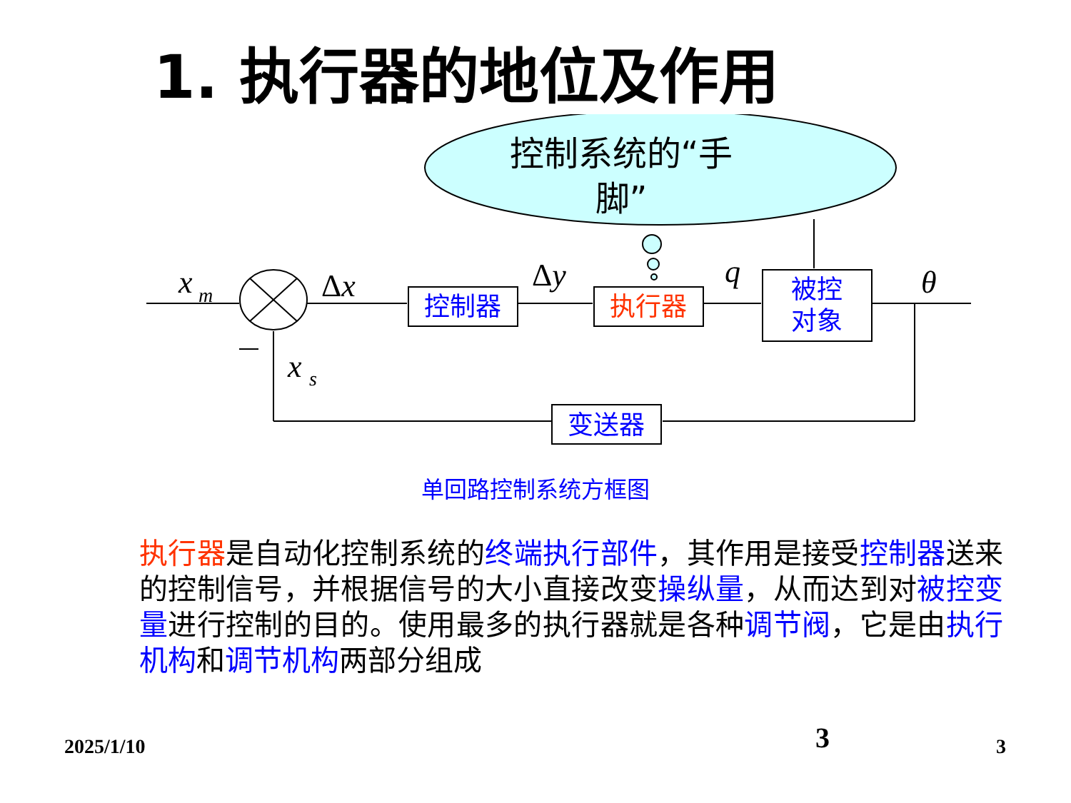1. 执行器的地位及作用
控制系统的“手
脚”
x
m
Δx
Δy
q
θ
x
s
控制器
执行器
被控
对象
变送器
单回路控制系统方框图
执行器是自动化控制系统的终端执行部件，其作用是接受控制器送来的控制信号，并根据信号的大小直接改变操纵量，从而达到对被控变量进行控制的目的。使用最多的执行器就是各种调节阀，它是由执行机构和调节机构两部分组成
2025/1/10 3 3